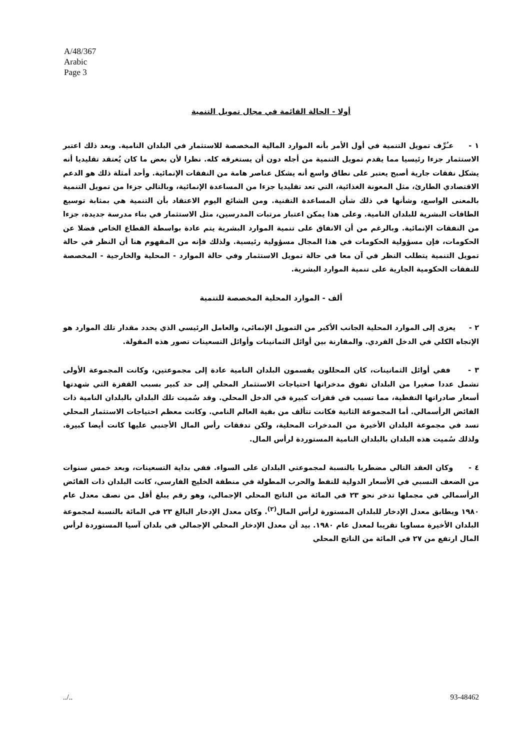A/48/367
Arabic
Page 3
أولا - الحالة القائمة في مجال تمويل التنمية
١ - عـُرِّف تمويل التنمية في أول الأمر بأنه الموارد المالية المخصصة للاستثمار في البلدان النامية. وبعد ذلك اعتبر الاستثمار جزءا رئيسيا مما يقدم تمويل التنمية من أجله دون أن يستغرقه كله. نظرا لأن بعض ما كان يُعتقد تقليديا أنه يشكل نفقات جارية أصبح يعتبر على نطاق واسع أنه يشكل عناصر هامة من النفقات الإنمائية. وأحد أمثلة ذلك هو الدعم الاقتصادي الطارئ، مثل المعونة الغذائية، التي تعد تقليديا جزءا من المساعدة الإنمائية، وبالتالي جزءا من تمويل التنمية بالمعنى الواسع، وشأنها في ذلك شأن المساعدة التقنية. ومن الشائع اليوم الاعتقاد بأن التنمية هي بمثابة توسيع الطاقات البشرية للبلدان النامية. وعلى هذا يمكن اعتبار مرتبات المدرسين، مثل الاستثمار في بناء مدرسة جديدة، جزءا من النفقات الإنمائية. وبالرغم من أن الانفاق على تنمية الموارد البشرية يتم عادة بواسطة القطاع الخاص فضلا عن الحكومات، فإن مسؤولية الحكومات في هذا المجال مسؤولية رئيسية. ولذلك فإنه من المفهوم هنا أن النظر في حالة تمويل التنمية يتطلب النظر في آن معا في حالة تمويل الاستثمار وفي حالة الموارد - المحلية والخارجية - المخصصة للنفقات الحكومية الجارية على تنمية الموارد البشرية.
ألف - الموارد المحلية المخصصة للتنمية
٢ - يعزى إلى الموارد المحلية الجانب الأكبر من التمويل الإنمائي، والعامل الرئيسي الذي يحدد مقدار تلك الموارد هو الإتجاه الكلي في الدخل الفردي. والمقارنة بين أوائل الثمانينات وأوائل التسعينات تصور هذه المقولة.
٣ - ففي أوائل الثمانينات، كان المحللون يقسمون البلدان النامية عادة إلى مجموعتين، وكانت المجموعة الأولى تشمل عددا صغيرا من البلدان تفوق مدخراتها احتياجات الاستثمار المحلي إلى حد كبير بسبب القفزة التي شهدتها أسعار صادراتها النفطية، مما تسبب في قفزات كبيرة في الدخل المحلي. وقد سُميت تلك البلدان بالبلدان النامية ذات الفائض الرأسمالي. أما المجموعة الثانية فكانت تتألف من بقية العالم النامي. وكانت معظم احتياجات الاستثمار المحلي تسد في مجموعة البلدان الأخيرة من المدخرات المحلية، ولكن تدفقات رأس المال الأجنبي عليها كانت أيضا كبيرة. ولذلك سُميت هذه البلدان بالبلدان النامية المستوردة لرأس المال.
٤ - وكان العقد التالي مضطربا بالنسبة لمجموعتي البلدان على السواء. ففي بداية التسعينات، وبعد خمس سنوات من الضعف النسبي في الأسعار الدولية للنفط والحرب المطولة في منطقة الخليج الفارسي، كانت البلدان ذات الفائض الرأسمالي في مجملها تدخر نحو ٢٣ في المائة من الناتج المحلي الإجمالي، وهو رقم يبلغ أقل من نصف معدل عام ١٩٨٠ ويطابق معدل الإدخار للبلدان المستورة لرأس المال<sup>(٢)</sup>. وكان معدل الإدخار البالغ ٢٣ في المائة بالنسبة لمجموعة البلدان الأخيرة مساويا تقريبا لمعدل عام ١٩٨٠. بيد أن معدل الإدخار المحلي الإجمالي في بلدان آسيا المستوردة لرأس المال ارتفع من ٢٧ في المائة من الناتج المحلي
../.. 93-48462